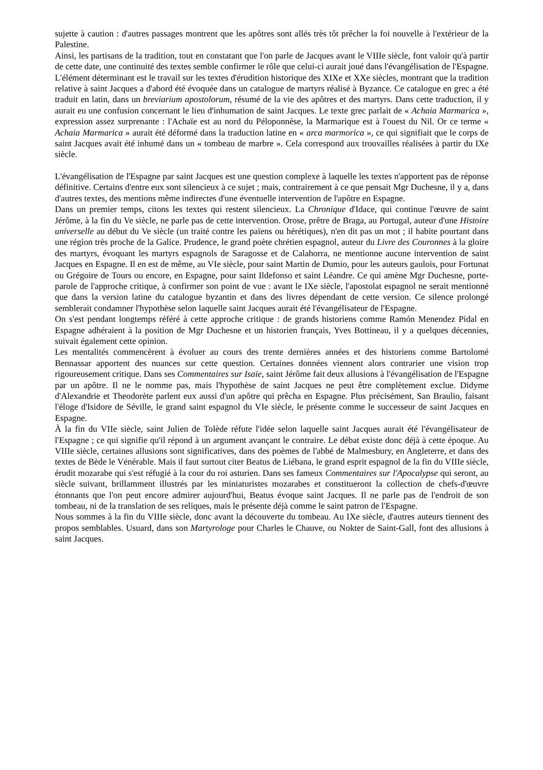sujette à caution : d'autres passages montrent que les apôtres sont allés très tôt prêcher la foi nouvelle à l'extérieur de la Palestine.
Ainsi, les partisans de la tradition, tout en constatant que l'on parle de Jacques avant le VIIIe siècle, font valoir qu'à partir de cette date, une continuité des textes semble confirmer le rôle que celui-ci aurait joué dans l'évangélisation de l'Espagne. L'élément déterminant est le travail sur les textes d'érudition historique des XIXe et XXe siècles, montrant que la tradition relative à saint Jacques a d'abord été évoquée dans un catalogue de martyrs réalisé à Byzance. Ce catalogue en grec a été traduit en latin, dans un breviarium apostolorum, résumé de la vie des apôtres et des martyrs. Dans cette traduction, il y aurait eu une confusion concernant le lieu d'inhumation de saint Jacques. Le texte grec parlait de « Achaia Marmarica », expression assez surprenante : l'Achaïe est au nord du Péloponnèse, la Marmarique est à l'ouest du Nil. Or ce terme « Achaia Marmarica » aurait été déformé dans la traduction latine en « arca marmorica », ce qui signifiait que le corps de saint Jacques avait été inhumé dans un « tombeau de marbre ». Cela correspond aux trouvailles réalisées à partir du IXe siècle.
L'évangélisation de l'Espagne par saint Jacques est une question complexe à laquelle les textes n'apportent pas de réponse définitive. Certains d'entre eux sont silencieux à ce sujet ; mais, contrairement à ce que pensait Mgr Duchesne, il y a, dans d'autres textes, des mentions même indirectes d'une éventuelle intervention de l'apôtre en Espagne.
Dans un premier temps, citons les textes qui restent silencieux. La Chronique d'Idace, qui continue l'œuvre de saint Jérôme, à la fin du Ve siècle, ne parle pas de cette intervention. Orose, prêtre de Braga, au Portugal, auteur d'une Histoire universelle au début du Ve siècle (un traité contre les païens ou hérétiques), n'en dit pas un mot ; il habite pourtant dans une région très proche de la Galice. Prudence, le grand poète chrétien espagnol, auteur du Livre des Couronnes à la gloire des martyrs, évoquant les martyrs espagnols de Saragosse et de Calahorra, ne mentionne aucune intervention de saint Jacques en Espagne. Il en est de même, au VIe siècle, pour saint Martin de Dumio, pour les auteurs gaulois, pour Fortunat ou Grégoire de Tours ou encore, en Espagne, pour saint Ildefonso et saint Léandre. Ce qui amène Mgr Duchesne, porte-parole de l'approche critique, à confirmer son point de vue : avant le IXe siècle, l'apostolat espagnol ne serait mentionné que dans la version latine du catalogue byzantin et dans des livres dépendant de cette version. Ce silence prolongé semblerait condamner l'hypothèse selon laquelle saint Jacques aurait été l'évangélisateur de l'Espagne.
On s'est pendant longtemps référé à cette approche critique : de grands historiens comme Ramón Menendez Pidal en Espagne adhéraient à la position de Mgr Duchesne et un historien français, Yves Bottineau, il y a quelques décennies, suivait également cette opinion.
Les mentalités commencèrent à évoluer au cours des trente dernières années et des historiens comme Bartolomé Bennassar apportent des nuances sur cette question. Certaines données viennent alors contrarier une vision trop rigoureusement critique. Dans ses Commentaires sur Isaïe, saint Jérôme fait deux allusions à l'évangélisation de l'Espagne par un apôtre. Il ne le nomme pas, mais l'hypothèse de saint Jacques ne peut être complètement exclue. Didyme d'Alexandrie et Theodorète parlent eux aussi d'un apôtre qui prêcha en Espagne. Plus précisément, San Braulio, faisant l'éloge d'Isidore de Séville, le grand saint espagnol du VIe siècle, le présente comme le successeur de saint Jacques en Espagne.
À la fin du VIIe siècle, saint Julien de Tolède réfute l'idée selon laquelle saint Jacques aurait été l'évangélisateur de l'Espagne ; ce qui signifie qu'il répond à un argument avançant le contraire. Le débat existe donc déjà à cette époque. Au VIIIe siècle, certaines allusions sont significatives, dans des poèmes de l'abbé de Malmesbury, en Angleterre, et dans des textes de Bède le Vénérable. Mais il faut surtout citer Beatus de Liébana, le grand esprit espagnol de la fin du VIIIe siècle, érudit mozarabe qui s'est réfugié à la cour du roi asturien. Dans ses fameux Commentaires sur l'Apocalypse qui seront, au siècle suivant, brillamment illustrés par les miniaturistes mozarabes et constitueront la collection de chefs-d'œuvre étonnants que l'on peut encore admirer aujourd'hui, Beatus évoque saint Jacques. Il ne parle pas de l'endroit de son tombeau, ni de la translation de ses reliques, mais le présente déjà comme le saint patron de l'Espagne.
Nous sommes à la fin du VIIIe siècle, donc avant la découverte du tombeau. Au IXe siècle, d'autres auteurs tiennent des propos semblables. Usuard, dans son Martyrologe pour Charles le Chauve, ou Nokter de Saint-Gall, font des allusions à saint Jacques.